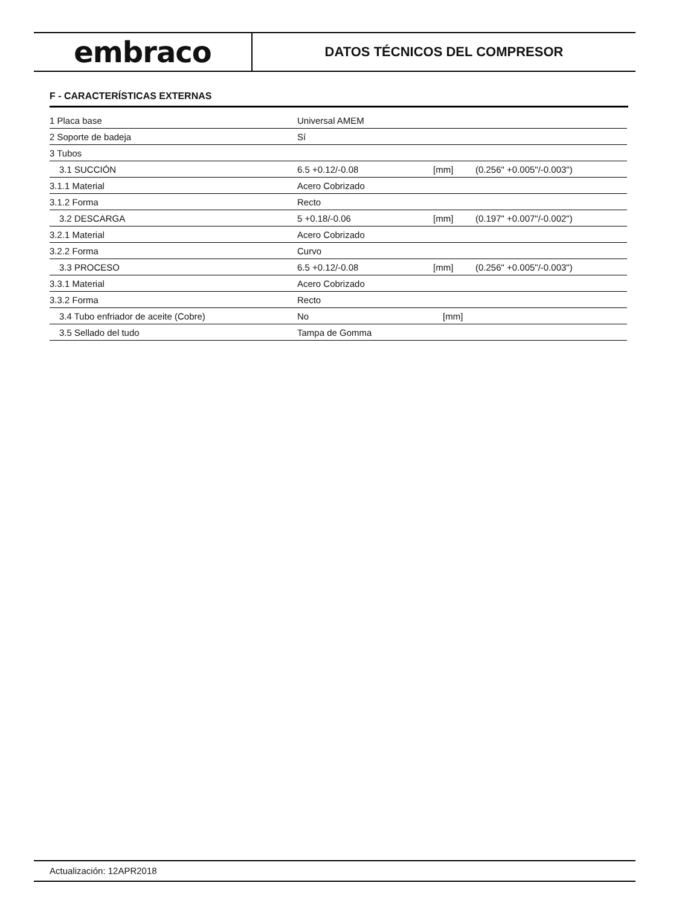embraco
DATOS TÉCNICOS DEL COMPRESOR
F - CARACTERÍSTICAS EXTERNAS
| 1 Placa base | Universal AMEM | | |
| 2 Soporte de badeja | Sí | | |
| 3 Tubos | | | |
| 3.1 SUCCIÓN | 6.5 +0.12/-0.08 | [mm] | (0.256" +0.005"/-0.003") |
| 3.1.1 Material | Acero Cobrizado | | |
| 3.1.2 Forma | Recto | | |
| 3.2 DESCARGA | 5 +0.18/-0.06 | [mm] | (0.197" +0.007"/-0.002") |
| 3.2.1 Material | Acero Cobrizado | | |
| 3.2.2 Forma | Curvo | | |
| 3.3 PROCESO | 6.5 +0.12/-0.08 | [mm] | (0.256" +0.005"/-0.003") |
| 3.3.1 Material | Acero Cobrizado | | |
| 3.3.2 Forma | Recto | | |
| 3.4 Tubo enfriador de aceite (Cobre) | No | [mm] | |
| 3.5 Sellado del tudo | Tampa de Gomma | | |
Actualización: 12APR2018